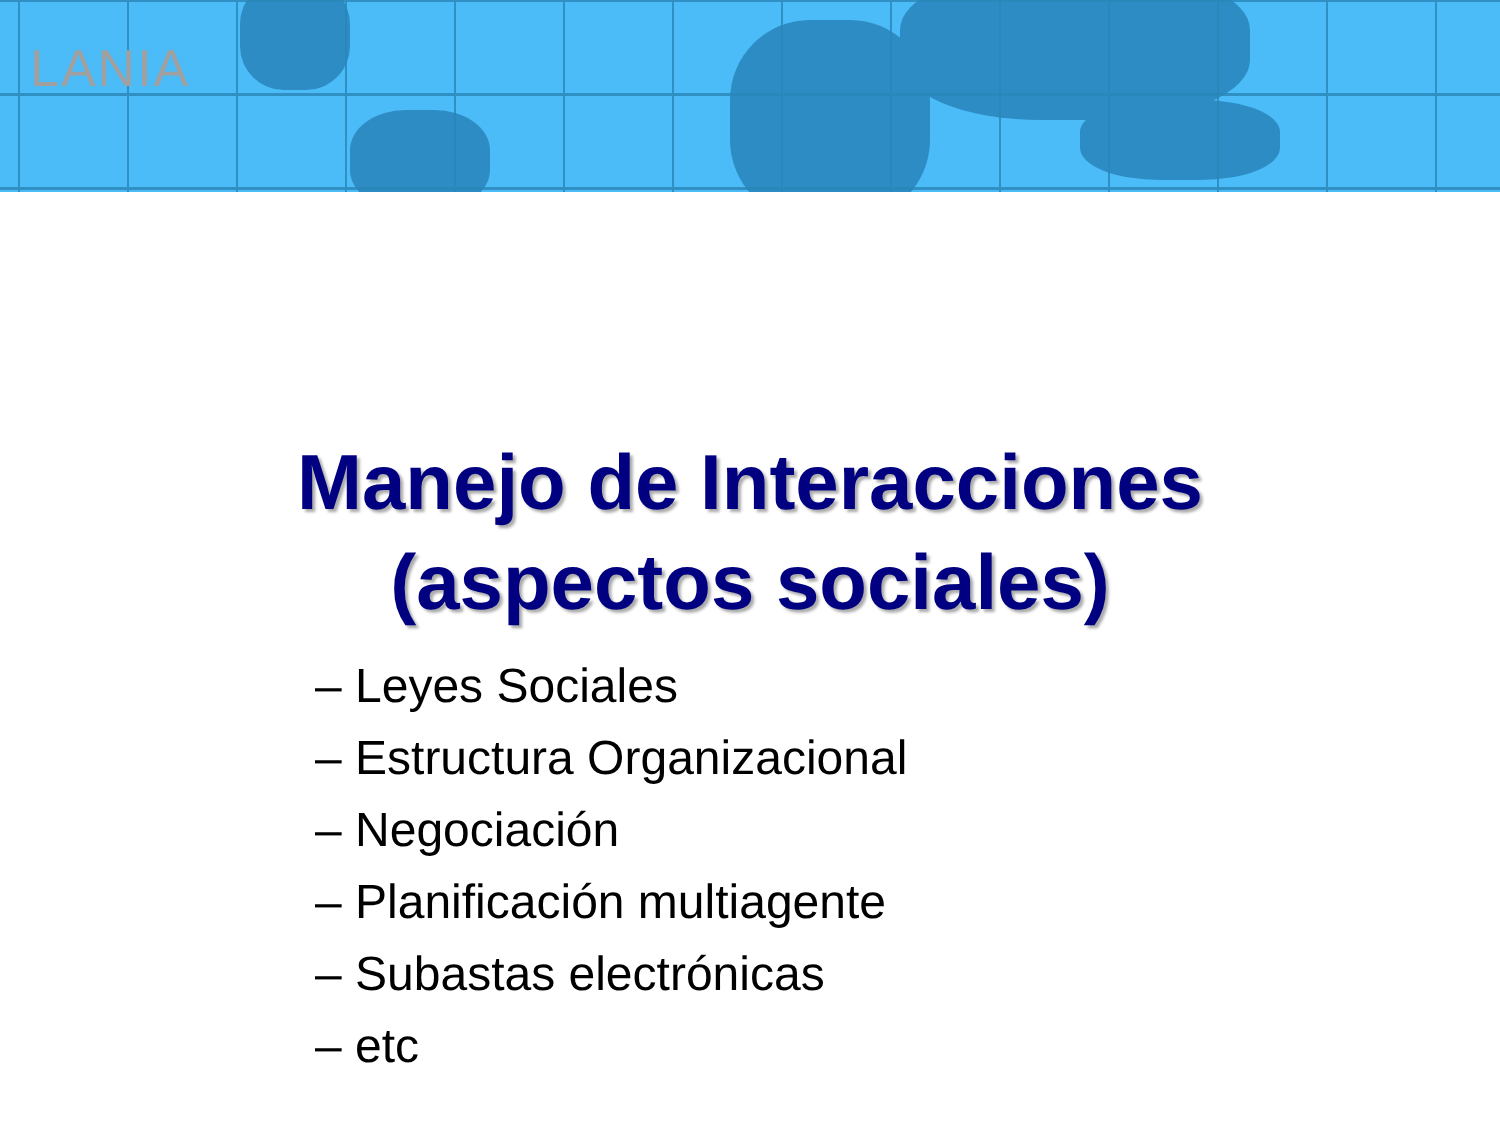LANIA
Manejo de Interacciones
(aspectos sociales)
– Leyes Sociales
– Estructura Organizacional
– Negociación
– Planificación multiagente
– Subastas electrónicas
– etc